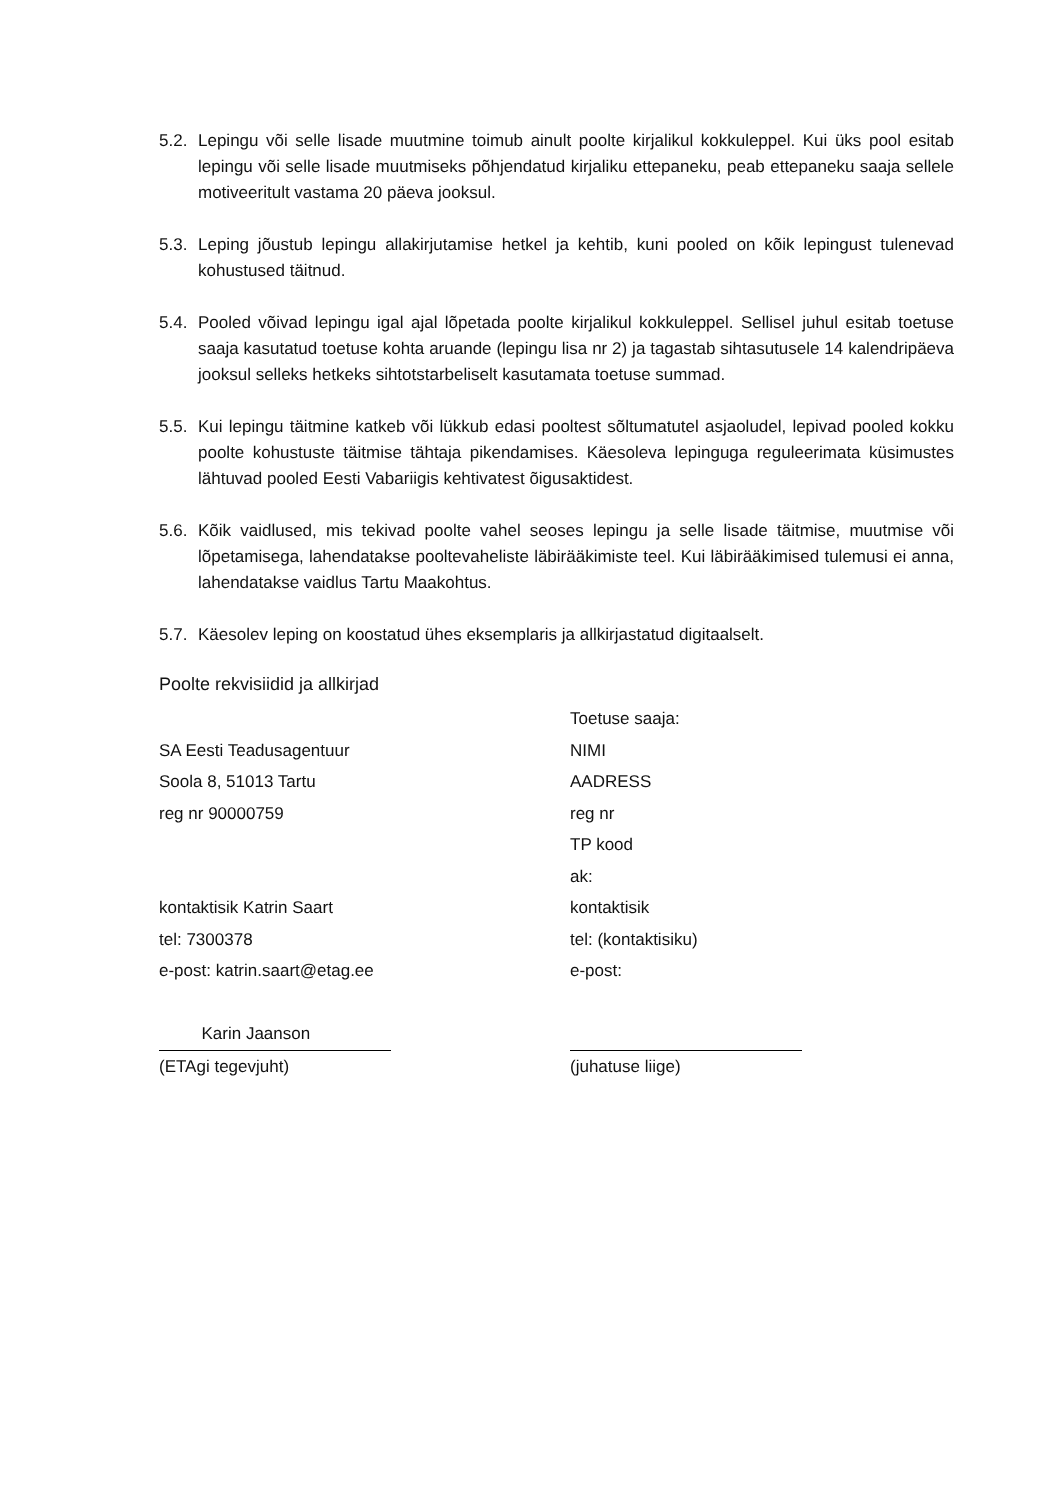5.2. Lepingu või selle lisade muutmine toimub ainult poolte kirjalikul kokkuleppel. Kui üks pool esitab lepingu või selle lisade muutmiseks põhjendatud kirjaliku ettepaneku, peab ettepaneku saaja sellele motiveeritult vastama 20 päeva jooksul.
5.3. Leping jõustub lepingu allakirjutamise hetkel ja kehtib, kuni pooled on kõik lepingust tulenevad kohustused täitnud.
5.4. Pooled võivad lepingu igal ajal lõpetada poolte kirjalikul kokkuleppel. Sellisel juhul esitab toetuse saaja kasutatud toetuse kohta aruande (lepingu lisa nr 2) ja tagastab sihtasutusele 14 kalendripäeva jooksul selleks hetkeks sihtotstarbeliselt kasutamata toetuse summad.
5.5. Kui lepingu täitmine katkeb või lükkub edasi pooltest sõltumatutel asjaoludel, lepivad pooled kokku poolte kohustuste täitmise tähtaja pikendamises. Käesoleva lepinguga reguleerimata küsimustes lähtuvad pooled Eesti Vabariigis kehtivatest õigusaktidest.
5.6. Kõik vaidlused, mis tekivad poolte vahel seoses lepingu ja selle lisade täitmise, muutmise või lõpetamisega, lahendatakse pooltevaheliste läbirääkimiste teel. Kui läbirääkimised tulemusi ei anna, lahendatakse vaidlus Tartu Maakohtus.
5.7. Käesolev leping on koostatud ühes eksemplaris ja allkirjastatud digitaalselt.
Poolte rekvisiidid ja allkirjad
SA Eesti Teadusagentuur
Soola 8, 51013 Tartu
reg nr 90000759
kontaktisik Katrin Saart
tel: 7300378
e-post: katrin.saart@etag.ee
Karin Jaanson
(ETAgi tegevjuht)
Toetuse saaja:
NIMI
AADRESS
reg nr
TP kood
ak:
kontaktisik
tel: (kontaktisiku)
e-post:
(juhatuse liige)